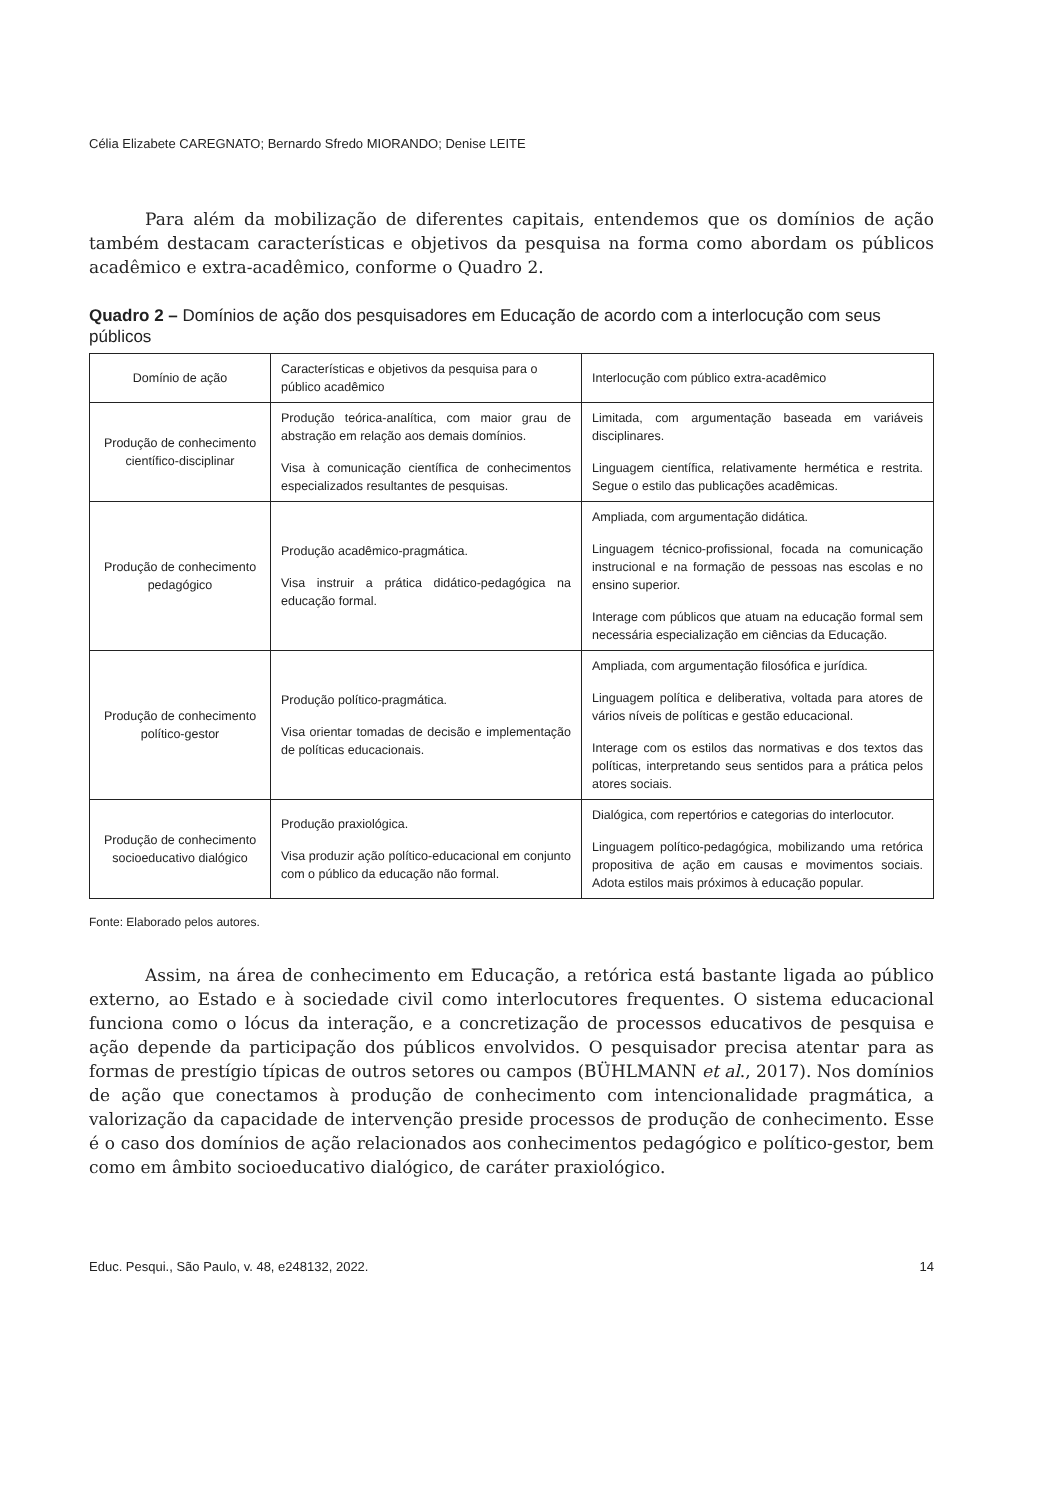Célia Elizabete CAREGNATO; Bernardo Sfredo MIORANDO; Denise LEITE
Para além da mobilização de diferentes capitais, entendemos que os domínios de ação também destacam características e objetivos da pesquisa na forma como abordam os públicos acadêmico e extra-acadêmico, conforme o Quadro 2.
Quadro 2 – Domínios de ação dos pesquisadores em Educação de acordo com a interlocução com seus públicos
| Domínio de ação | Características e objetivos da pesquisa para o público acadêmico | Interlocução com público extra-acadêmico |
| Produção de conhecimento científico-disciplinar | Produção teórica-analítica, com maior grau de abstração em relação aos demais domínios. Visa à comunicação científica de conhecimentos especializados resultantes de pesquisas. | Limitada, com argumentação baseada em variáveis disciplinares. Linguagem científica, relativamente hermética e restrita. Segue o estilo das publicações acadêmicas. |
| Produção de conhecimento pedagógico | Produção acadêmico-pragmática. Visa instruir a prática didático-pedagógica na educação formal. | Ampliada, com argumentação didática. Linguagem técnico-profissional, focada na comunicação instrucional e na formação de pessoas nas escolas e no ensino superior. Interage com públicos que atuam na educação formal sem necessária especialização em ciências da Educação. |
| Produção de conhecimento político-gestor | Produção político-pragmática. Visa orientar tomadas de decisão e implementação de políticas educacionais. | Ampliada, com argumentação filosófica e jurídica. Linguagem política e deliberativa, voltada para atores de vários níveis de políticas e gestão educacional. Interage com os estilos das normativas e dos textos das políticas, interpretando seus sentidos para a prática pelos atores sociais. |
| Produção de conhecimento socioeducativo dialógico | Produção praxiológica. Visa produzir ação político-educacional em conjunto com o público da educação não formal. | Dialógica, com repertórios e categorias do interlocutor. Linguagem político-pedagógica, mobilizando uma retórica propositiva de ação em causas e movimentos sociais. Adota estilos mais próximos à educação popular. |
Fonte: Elaborado pelos autores.
Assim, na área de conhecimento em Educação, a retórica está bastante ligada ao público externo, ao Estado e à sociedade civil como interlocutores frequentes. O sistema educacional funciona como o lócus da interação, e a concretização de processos educativos de pesquisa e ação depende da participação dos públicos envolvidos. O pesquisador precisa atentar para as formas de prestígio típicas de outros setores ou campos (BÜHLMANN et al., 2017). Nos domínios de ação que conectamos à produção de conhecimento com intencionalidade pragmática, a valorização da capacidade de intervenção preside processos de produção de conhecimento. Esse é o caso dos domínios de ação relacionados aos conhecimentos pedagógico e político-gestor, bem como em âmbito socioeducativo dialógico, de caráter praxiológico.
Educ. Pesqui., São Paulo, v. 48, e248132, 2022. 14